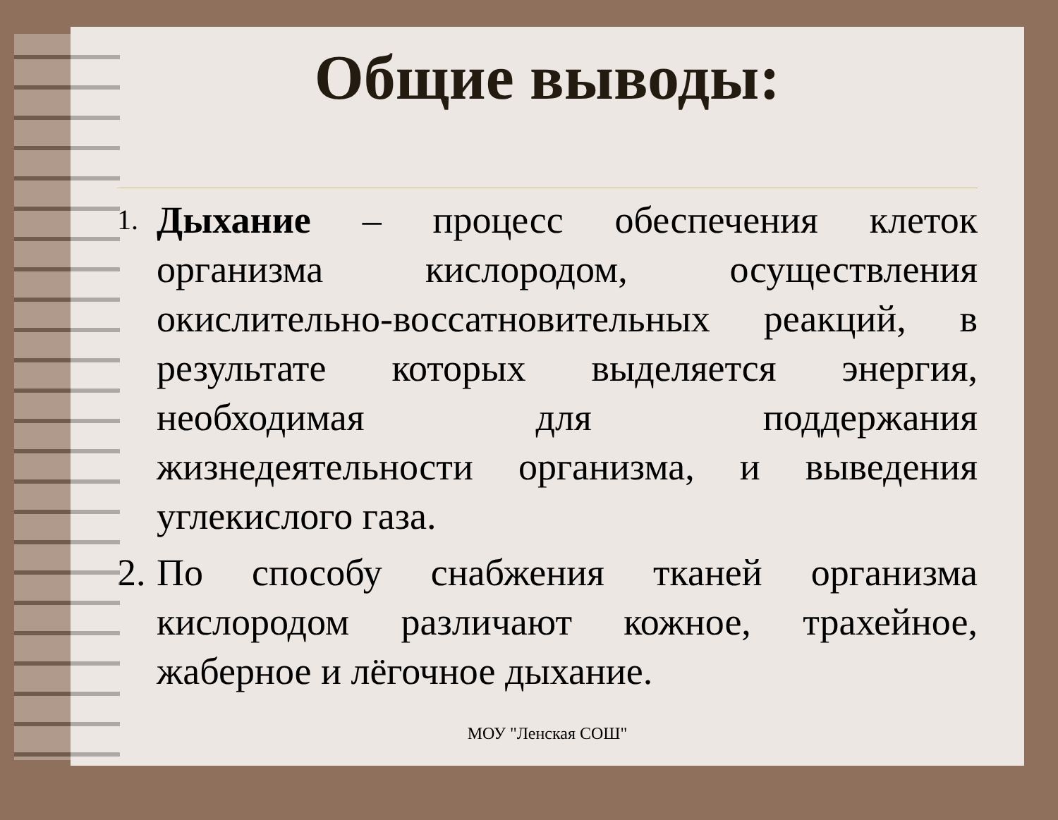Общие выводы:
1. Дыхание – процесс обеспечения клеток организма кислородом, осуществления окислительно-воссатновительных реакций, в результате которых выделяется энергия, необходимая для поддержания жизнедеятельности организма, и выведения углекислого газа.
2. По способу снабжения тканей организма кислородом различают кожное, трахейное, жаберное и лёгочное дыхание.
МОУ "Ленская СОШ"